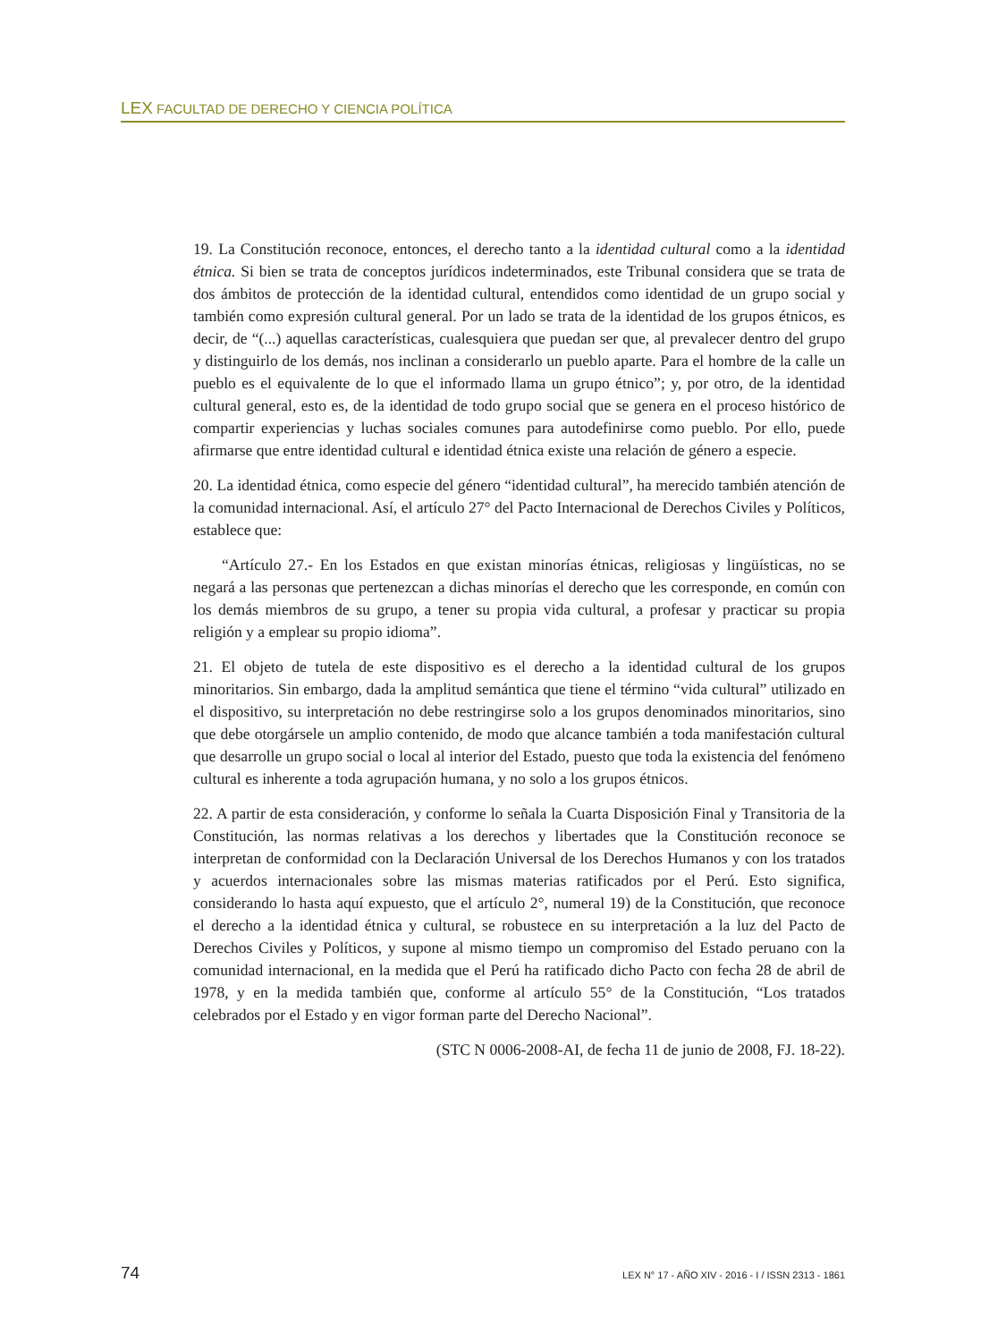LEX FACULTAD DE DERECHO Y CIENCIA POLÍTICA
19. La Constitución reconoce, entonces, el derecho tanto a la identidad cultural como a la identidad étnica. Si bien se trata de conceptos jurídicos indeterminados, este Tribunal considera que se trata de dos ámbitos de protección de la identidad cultural, entendidos como identidad de un grupo social y también como expresión cultural general. Por un lado se trata de la identidad de los grupos étnicos, es decir, de “(...) aquellas características, cualesquiera que puedan ser que, al prevalecer dentro del grupo y distinguirlo de los demás, nos inclinan a considerarlo un pueblo aparte. Para el hombre de la calle un pueblo es el equivalente de lo que el informado llama un grupo étnico”; y, por otro, de la identidad cultural general, esto es, de la identidad de todo grupo social que se genera en el proceso histórico de compartir experiencias y luchas sociales comunes para autodefinirse como pueblo. Por ello, puede afirmarse que entre identidad cultural e identidad étnica existe una relación de género a especie.
20. La identidad étnica, como especie del género “identidad cultural”, ha merecido también atención de la comunidad internacional. Así, el artículo 27° del Pacto Internacional de Derechos Civiles y Políticos, establece que:
“Artículo 27.- En los Estados en que existan minorías étnicas, religiosas y lingüísticas, no se negará a las personas que pertenezcan a dichas minorías el derecho que les corresponde, en común con los demás miembros de su grupo, a tener su propia vida cultural, a profesar y practicar su propia religión y a emplear su propio idioma”.
21. El objeto de tutela de este dispositivo es el derecho a la identidad cultural de los grupos minoritarios. Sin embargo, dada la amplitud semántica que tiene el término “vida cultural” utilizado en el dispositivo, su interpretación no debe restringirse solo a los grupos denominados minoritarios, sino que debe otorgársele un amplio contenido, de modo que alcance también a toda manifestación cultural que desarrolle un grupo social o local al interior del Estado, puesto que toda la existencia del fenómeno cultural es inherente a toda agrupación humana, y no solo a los grupos étnicos.
22. A partir de esta consideración, y conforme lo señala la Cuarta Disposición Final y Transitoria de la Constitución, las normas relativas a los derechos y libertades que la Constitución reconoce se interpretan de conformidad con la Declaración Universal de los Derechos Humanos y con los tratados y acuerdos internacionales sobre las mismas materias ratificados por el Perú. Esto significa, considerando lo hasta aquí expuesto, que el artículo 2°, numeral 19) de la Constitución, que reconoce el derecho a la identidad étnica y cultural, se robustece en su interpretación a la luz del Pacto de Derechos Civiles y Políticos, y supone al mismo tiempo un compromiso del Estado peruano con la comunidad internacional, en la medida que el Perú ha ratificado dicho Pacto con fecha 28 de abril de 1978, y en la medida también que, conforme al artículo 55° de la Constitución, “Los tratados celebrados por el Estado y en vigor forman parte del Derecho Nacional”.
(STC N 0006-2008-AI, de fecha 11 de junio de 2008, FJ. 18-22).
74 LEX N° 17 - AÑO XIV - 2016 - I / ISSN 2313 - 1861